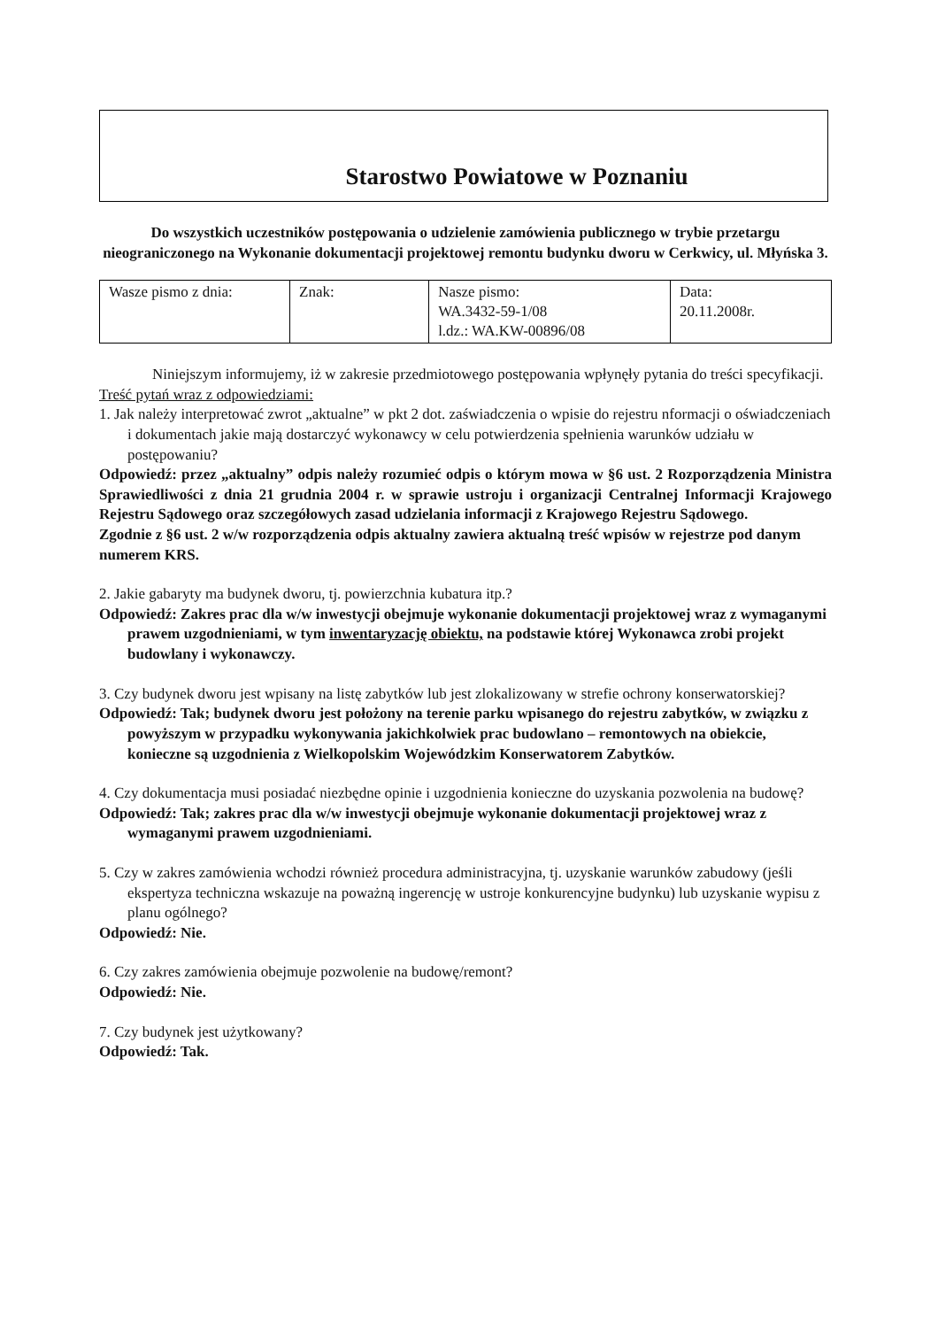Starostwo Powiatowe w Poznaniu
Do wszystkich uczestników postępowania o udzielenie zamówienia publicznego w trybie przetargu nieograniczonego na Wykonanie dokumentacji projektowej remontu budynku dworu w Cerkwicy, ul. Młyńska 3.
| Wasze pismo z dnia: | Znak: | Nasze pismo: WA.3432-59-1/08 l.dz.: WA.KW-00896/08 | Data: 20.11.2008r. |
Niniejszym informujemy, iż w zakresie przedmiotowego postępowania wpłynęły pytania do treści specyfikacji.
Treść pytań wraz z odpowiedziami:
1. Jak należy interpretować zwrot „aktualne” w pkt 2 dot. zaświadczenia o wpisie do rejestru nformacji o oświadczeniach i dokumentach jakie mają dostarczyć wykonawcy w celu potwierdzenia spełnienia warunków udziału w postępowaniu?
Odpowiedź: przez „aktualny” odpis należy rozumieć odpis o którym mowa w §6 ust. 2 Rozporządzenia Ministra Sprawiedliwości z dnia 21 grudnia 2004 r. w sprawie ustroju i organizacji Centralnej Informacji Krajowego Rejestru Sądowego oraz szczegółowych zasad udzielania informacji z Krajowego Rejestru Sądowego.
Zgodnie z §6 ust. 2 w/w rozporządzenia odpis aktualny zawiera aktualną treść wpisów w rejestrze pod danym numerem KRS.
2. Jakie gabaryty ma budynek dworu, tj. powierzchnia kubatura itp.?
Odpowiedź: Zakres prac dla w/w inwestycji obejmuje wykonanie dokumentacji projektowej wraz z wymaganymi prawem uzgodnieniami, w tym inwentaryzację obiektu, na podstawie której Wykonawca zrobi projekt budowlany i wykonawczy.
3. Czy budynek dworu jest wpisany na listę zabytków lub jest zlokalizowany w strefie ochrony konserwatorskiej?
Odpowiedź: Tak; budynek dworu jest położony na terenie parku wpisanego do rejestru zabytków, w związku z powyższym w przypadku wykonywania jakichkolwiek prac budowlano – remontowych na obiekcie, konieczne są uzgodnienia z Wielkopolskim Wojewódzkim Konserwatorem Zabytków.
4. Czy dokumentacja musi posiadać niezbędne opinie i uzgodnienia konieczne do uzyskania pozwolenia na budowę?
Odpowiedź: Tak; zakres prac dla w/w inwestycji obejmuje wykonanie dokumentacji projektowej wraz z wymaganymi prawem uzgodnieniami.
5. Czy w zakres zamówienia wchodzi również procedura administracyjna, tj. uzyskanie warunków zabudowy (jeśli ekspertyza techniczna wskazuje na poważną ingerencję w ustroje konkurencyjne budynku) lub uzyskanie wypisu z planu ogólnego?
Odpowiedź: Nie.
6. Czy zakres zamówienia obejmuje pozwolenie na budowę/remont?
Odpowiedź: Nie.
7. Czy budynek jest użytkowany?
Odpowiedź: Tak.